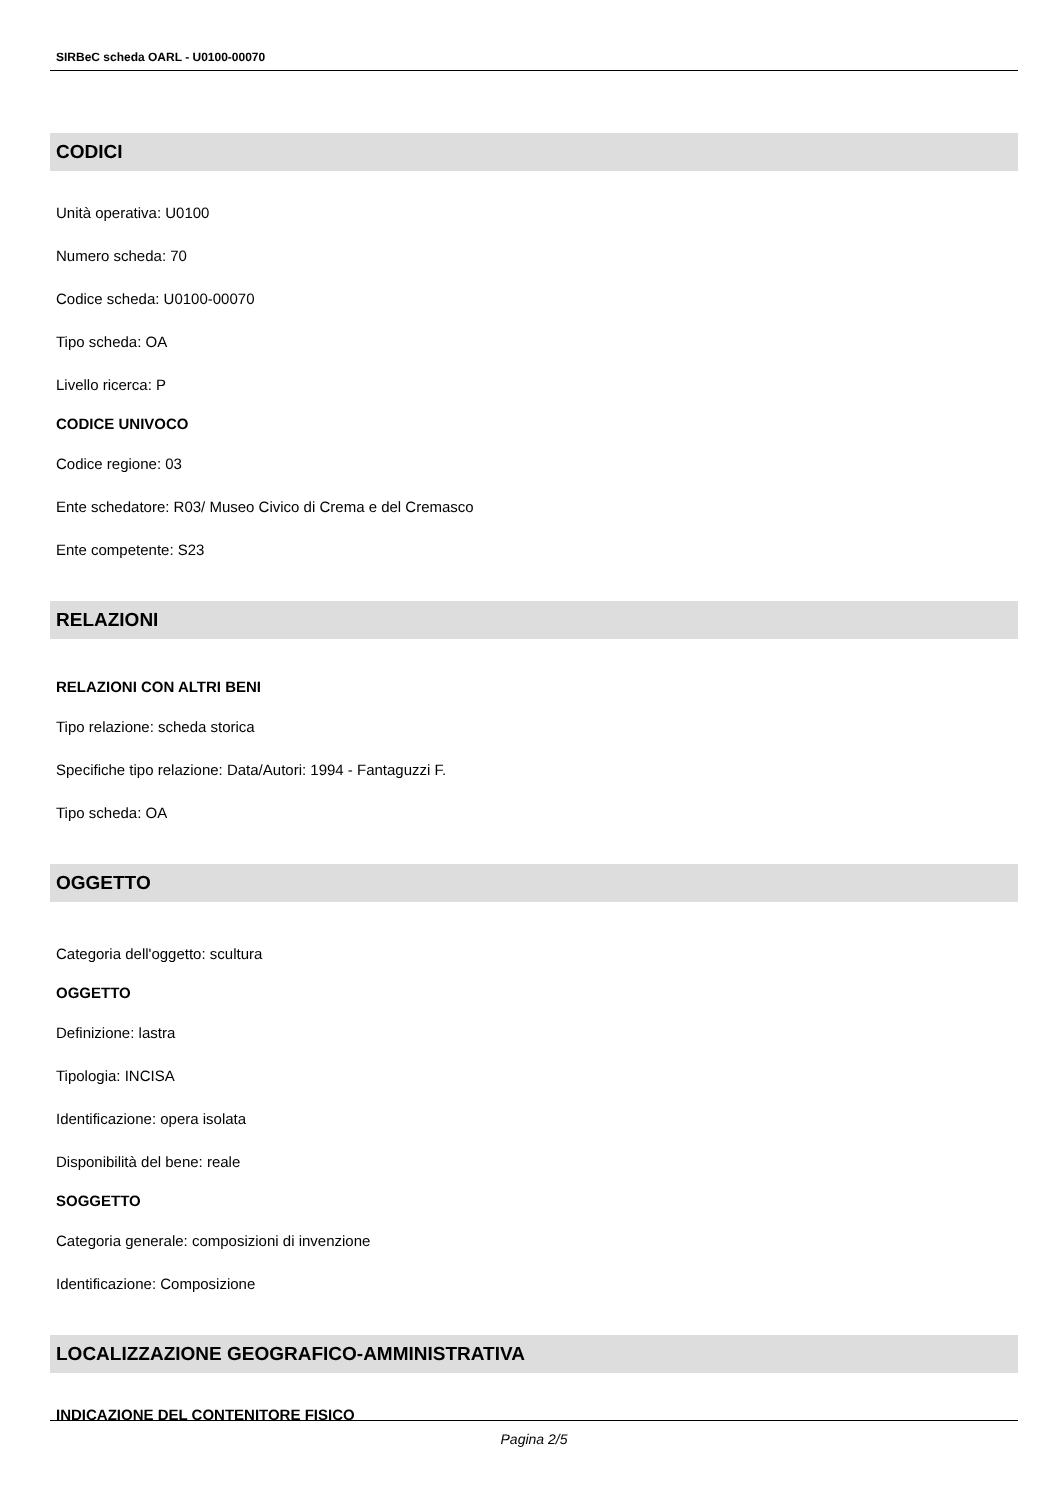SIRBeC scheda OARL - U0100-00070
CODICI
Unità operativa: U0100
Numero scheda: 70
Codice scheda: U0100-00070
Tipo scheda: OA
Livello ricerca: P
CODICE UNIVOCO
Codice regione: 03
Ente schedatore: R03/ Museo Civico di Crema e del Cremasco
Ente competente: S23
RELAZIONI
RELAZIONI CON ALTRI BENI
Tipo relazione: scheda storica
Specifiche tipo relazione: Data/Autori: 1994 - Fantaguzzi F.
Tipo scheda: OA
OGGETTO
Categoria dell'oggetto: scultura
OGGETTO
Definizione: lastra
Tipologia: INCISA
Identificazione: opera isolata
Disponibilità del bene: reale
SOGGETTO
Categoria generale: composizioni di invenzione
Identificazione: Composizione
LOCALIZZAZIONE GEOGRAFICO-AMMINISTRATIVA
INDICAZIONE DEL CONTENITORE FISICO
Pagina 2/5